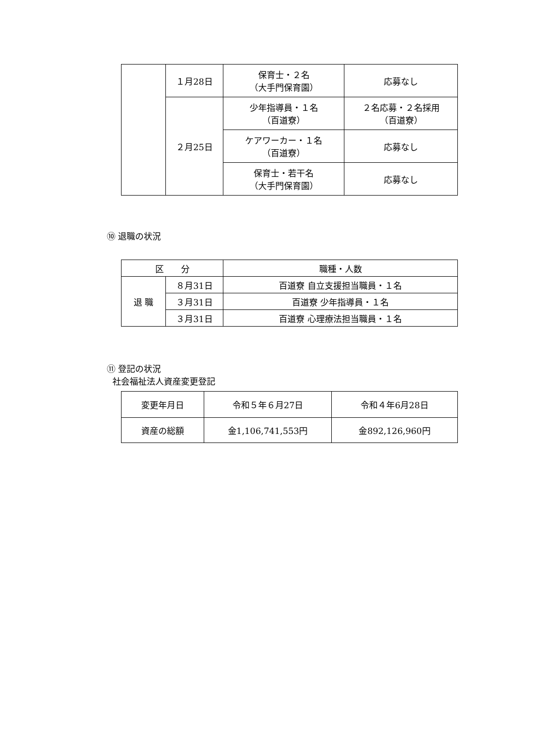| | １月28日 | 保育士・２名 （大手門保育園） | 応募なし |
| | ２月25日 | 少年指導員・１名 （百道寮） | ２名応募・２名採用 （百道寮） |
| | | ケアワーカー・１名 （百道寮） | 応募なし |
| | | 保育士・若干名 （大手門保育園） | 応募なし |
⑩ 退職の状況
| 区 分 | | 職種・人数 |
| --- | --- | --- |
| 退 職 | ８月31日 | 百道寮 自立支援担当職員・１名 |
| | ３月31日 | 百道寮 少年指導員・１名 |
| | ３月31日 | 百道寮 心理療法担当職員・１名 |
⑪ 登記の状況
社会福祉法人資産変更登記
| 変更年月日 | 令和５年６月27日 | 令和４年6月28日 |
| 資産の総額 | 金1,106,741,553円 | 金892,126,960円 |